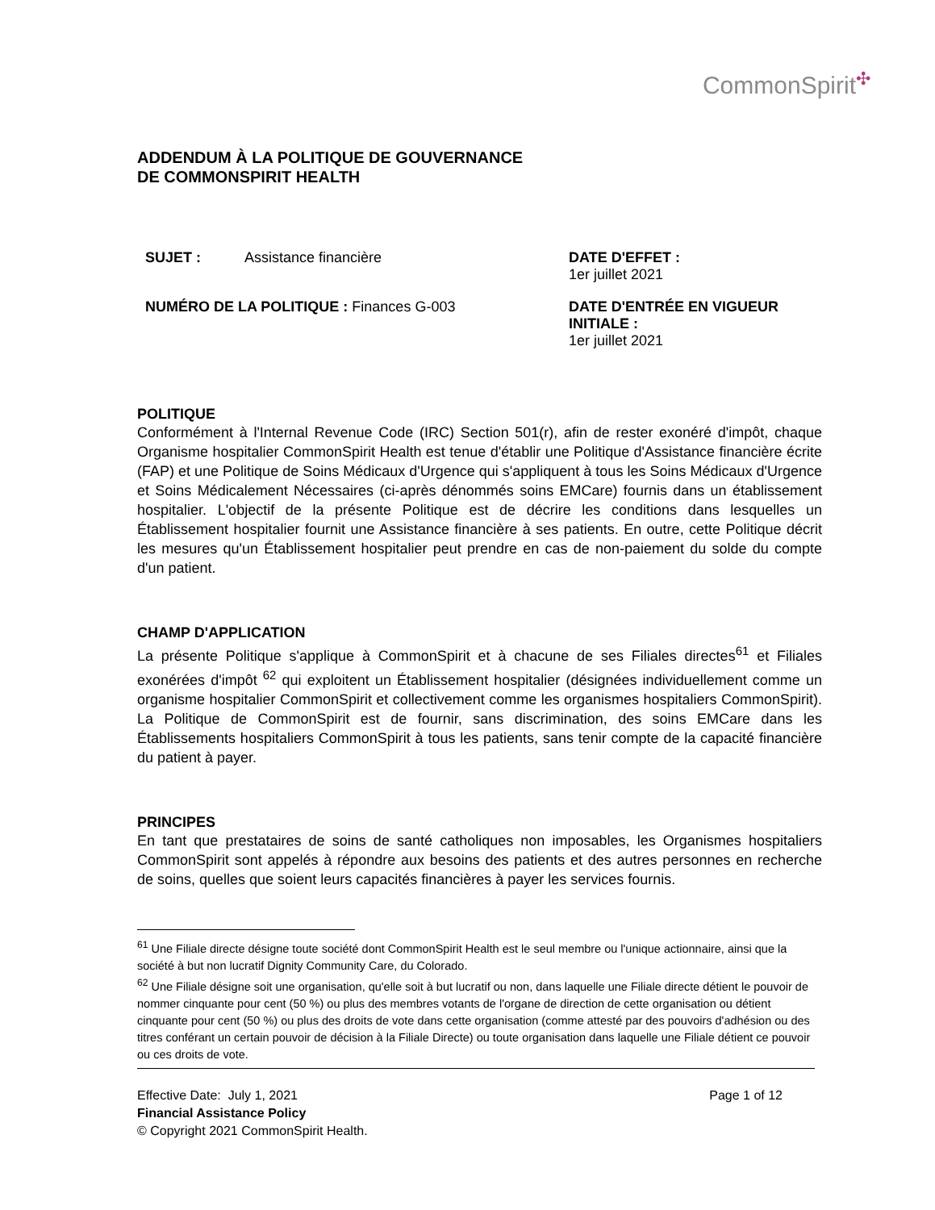CommonSpirit✣
ADDENDUM À LA POLITIQUE DE GOUVERNANCE
DE COMMONSPIRIT HEALTH
SUJET : Assistance financière
NUMÉRO DE LA POLITIQUE : Finances G-003
DATE D'EFFET :
1er juillet 2021
DATE D'ENTRÉE EN VIGUEUR INITIALE :
1er juillet 2021
POLITIQUE
Conformément à l'Internal Revenue Code (IRC) Section 501(r), afin de rester exonéré d'impôt, chaque Organisme hospitalier CommonSpirit Health est tenue d'établir une Politique d'Assistance financière écrite (FAP) et une Politique de Soins Médicaux d'Urgence qui s'appliquent à tous les Soins Médicaux d'Urgence et Soins Médicalement Nécessaires (ci-après dénommés soins EMCare) fournis dans un établissement hospitalier. L'objectif de la présente Politique est de décrire les conditions dans lesquelles un Établissement hospitalier fournit une Assistance financière à ses patients. En outre, cette Politique décrit les mesures qu'un Établissement hospitalier peut prendre en cas de non-paiement du solde du compte d'un patient.
CHAMP D'APPLICATION
La présente Politique s'applique à CommonSpirit et à chacune de ses Filiales directes<sup>61</sup> et Filiales exonérées d'impôt <sup>62</sup> qui exploitent un Établissement hospitalier (désignées individuellement comme un organisme hospitalier CommonSpirit et collectivement comme les organismes hospitaliers CommonSpirit). La Politique de CommonSpirit est de fournir, sans discrimination, des soins EMCare dans les Établissements hospitaliers CommonSpirit à tous les patients, sans tenir compte de la capacité financière du patient à payer.
PRINCIPES
En tant que prestataires de soins de santé catholiques non imposables, les Organismes hospitaliers CommonSpirit sont appelés à répondre aux besoins des patients et des autres personnes en recherche de soins, quelles que soient leurs capacités financières à payer les services fournis.
<sup>61</sup> Une Filiale directe désigne toute société dont CommonSpirit Health est le seul membre ou l'unique actionnaire, ainsi que la société à but non lucratif Dignity Community Care, du Colorado.
<sup>62</sup> Une Filiale désigne soit une organisation, qu'elle soit à but lucratif ou non, dans laquelle une Filiale directe détient le pouvoir de nommer cinquante pour cent (50 %) ou plus des membres votants de l'organe de direction de cette organisation ou détient cinquante pour cent (50 %) ou plus des droits de vote dans cette organisation (comme attesté par des pouvoirs d'adhésion ou des titres conférant un certain pouvoir de décision à la Filiale Directe) ou toute organisation dans laquelle une Filiale détient ce pouvoir ou ces droits de vote.
Effective Date: July 1, 2021 Page 1 of 12
Financial Assistance Policy
© Copyright 2021 CommonSpirit Health.